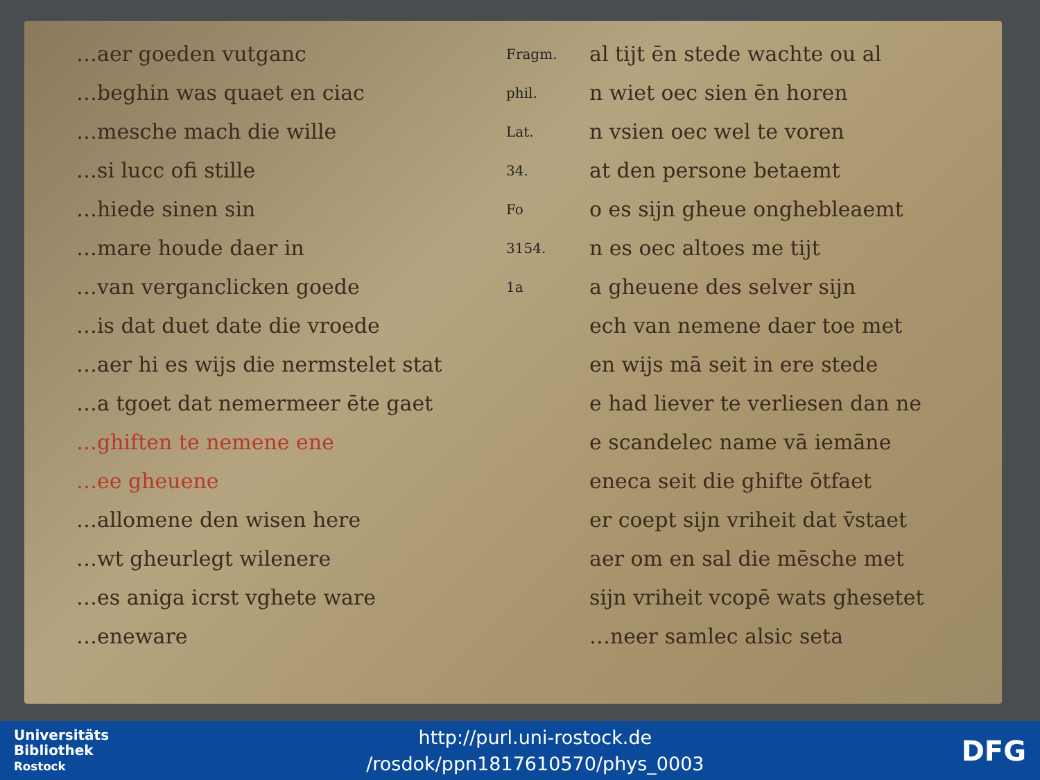…aer goeden vutganc
…beghin was quaet en ciac
…mesche mach die wille
…si lucc ofi stille
…hiede sinen sin
…mare houde daer in
…van verganclicken goede
…is dat duet date die vroede
…aer hi es wijs die nermstelet stat
…a tgoet dat nemermeer ēte gaet
…ghiften te nemene ene
…ee gheuene
…allomene den wisen here
…wt gheurlegt wilenere
…es aniga icrst vghete ware
…eneware
Fragm. phil. Lat. 34. Fo 3154. 1a
al tijt ēn stede wachte ou al
n wiet oec sien ēn horen
n vsien oec wel te voren
at den persone betaemt
o es sijn gheue onghebleaemt
n es oec altoes me tijt
a gheuene des selver sijn
ech van nemene daer toe met
en wijs mā seit in ere stede
e had liever te verliesen dan ne
e scandelec name vā iemāne
eneca seit die ghifte ōtfaet
er coept sijn vriheit dat v̄staet
aer om en sal die mēsche met
sijn vriheit vcopē wats ghesetet
…neer samlec alsic seta
Universitäts
Bibliothek
Rostock
http://purl.uni-rostock.de
/rosdok/ppn1817610570/phys_0003
DFG